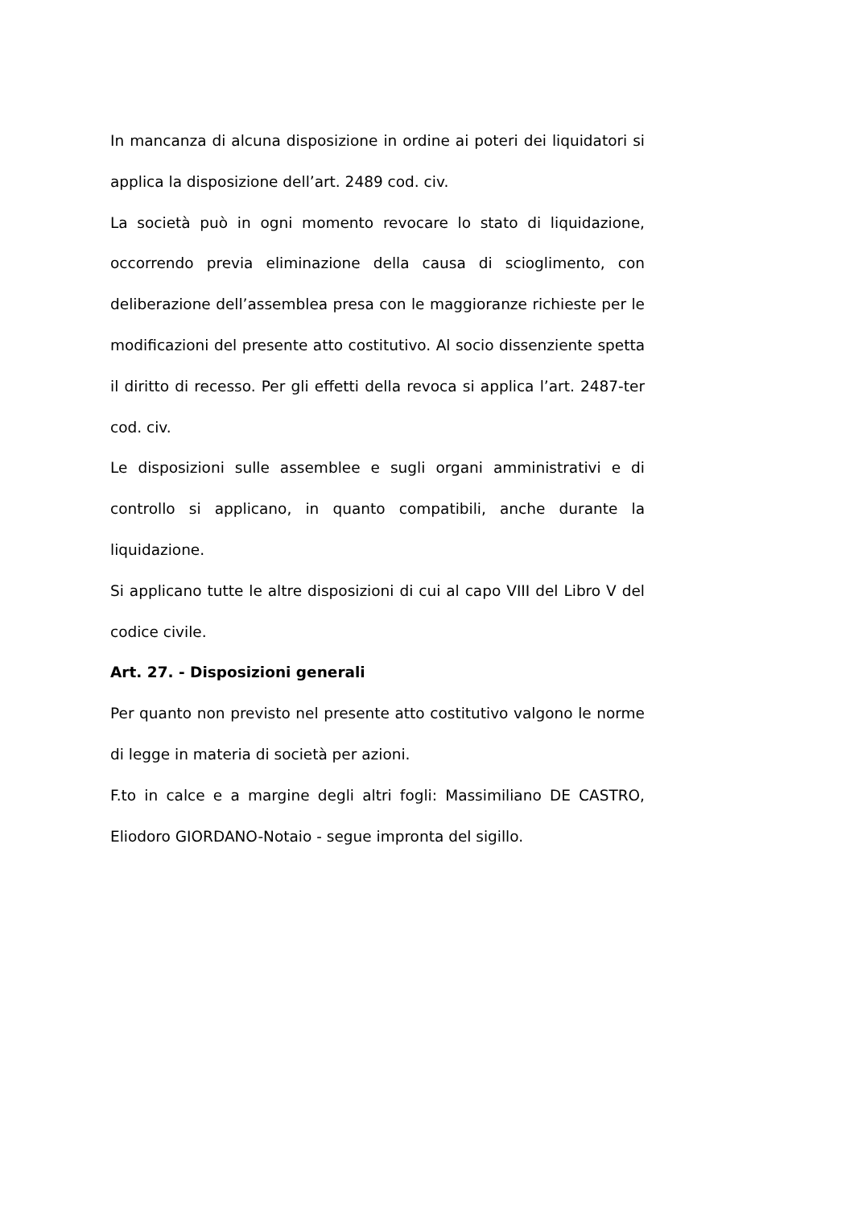In mancanza di alcuna disposizione in ordine ai poteri dei liquidatori si applica la disposizione dell’art. 2489 cod. civ.
La società può in ogni momento revocare lo stato di liquidazione, occorrendo previa eliminazione della causa di scioglimento, con deliberazione dell’assemblea presa con le maggioranze richieste per le modificazioni del presente atto costitutivo. Al socio dissenziente spetta il diritto di recesso. Per gli effetti della revoca si applica l’art. 2487-ter cod. civ.
Le disposizioni sulle assemblee e sugli organi amministrativi e di controllo si applicano, in quanto compatibili, anche durante la liquidazione.
Si applicano tutte le altre disposizioni di cui al capo VIII del Libro V del codice civile.
Art. 27. - Disposizioni generali
Per quanto non previsto nel presente atto costitutivo valgono le norme di legge in materia di società per azioni.
F.to in calce e a margine degli altri fogli: Massimiliano DE CASTRO, Eliodoro GIORDANO-Notaio - segue impronta del sigillo.